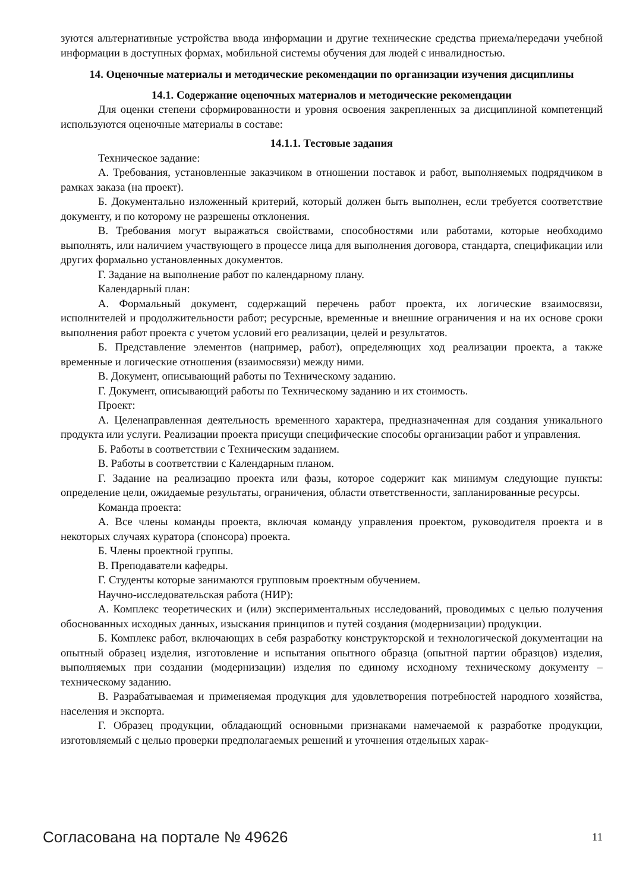зуются альтернативные устройства ввода информации и другие технические средства приема/передачи учебной информации в доступных формах, мобильной системы обучения для людей с инвалидностью.
14. Оценочные материалы и методические рекомендации по организации изучения дисциплины
14.1. Содержание оценочных материалов и методические рекомендации
Для оценки степени сформированности и уровня освоения закрепленных за дисциплиной компетенций используются оценочные материалы в составе:
14.1.1. Тестовые задания
Техническое задание:
А. Требования, установленные заказчиком в отношении поставок и работ, выполняемых подрядчиком в рамках заказа (на проект).
Б. Документально изложенный критерий, который должен быть выполнен, если требуется соответствие документу, и по которому не разрешены отклонения.
В. Требования могут выражаться свойствами, способностями или работами, которые необходимо выполнять, или наличием участвующего в процессе лица для выполнения договора, стандарта, спецификации или других формально установленных документов.
Г. Задание на выполнение работ по календарному плану.
Календарный план:
А. Формальный документ, содержащий перечень работ проекта, их логические взаимосвязи, исполнителей и продолжительности работ; ресурсные, временные и внешние ограничения и на их основе сроки выполнения работ проекта с учетом условий его реализации, целей и результатов.
Б. Представление элементов (например, работ), определяющих ход реализации проекта, а также временные и логические отношения (взаимосвязи) между ними.
В. Документ, описывающий работы по Техническому заданию.
Г. Документ, описывающий работы по Техническому заданию и их стоимость.
Проект:
А. Целенаправленная деятельность временного характера, предназначенная для создания уникального продукта или услуги. Реализации проекта присущи специфические способы организации работ и управления.
Б. Работы в соответствии с Техническим заданием.
В. Работы в соответствии с Календарным планом.
Г. Задание на реализацию проекта или фазы, которое содержит как минимум следующие пункты: определение цели, ожидаемые результаты, ограничения, области ответственности, запланированные ресурсы.
Команда проекта:
А. Все члены команды проекта, включая команду управления проектом, руководителя проекта и в некоторых случаях куратора (спонсора) проекта.
Б. Члены проектной группы.
В. Преподаватели кафедры.
Г. Студенты которые занимаются групповым проектным обучением.
Научно-исследовательская работа (НИР):
А. Комплекс теоретических и (или) экспериментальных исследований, проводимых с целью получения обоснованных исходных данных, изыскания принципов и путей создания (модернизации) продукции.
Б. Комплекс работ, включающих в себя разработку конструкторской и технологической документации на опытный образец изделия, изготовление и испытания опытного образца (опытной партии образцов) изделия, выполняемых при создании (модернизации) изделия по единому исходному техническому документу – техническому заданию.
В. Разрабатываемая и применяемая продукция для удовлетворения потребностей народного хозяйства, населения и экспорта.
Г. Образец продукции, обладающий основными признаками намечаемой к разработке продукции, изготовляемый с целью проверки предполагаемых решений и уточнения отдельных харак-
Согласована на портале № 49626 11